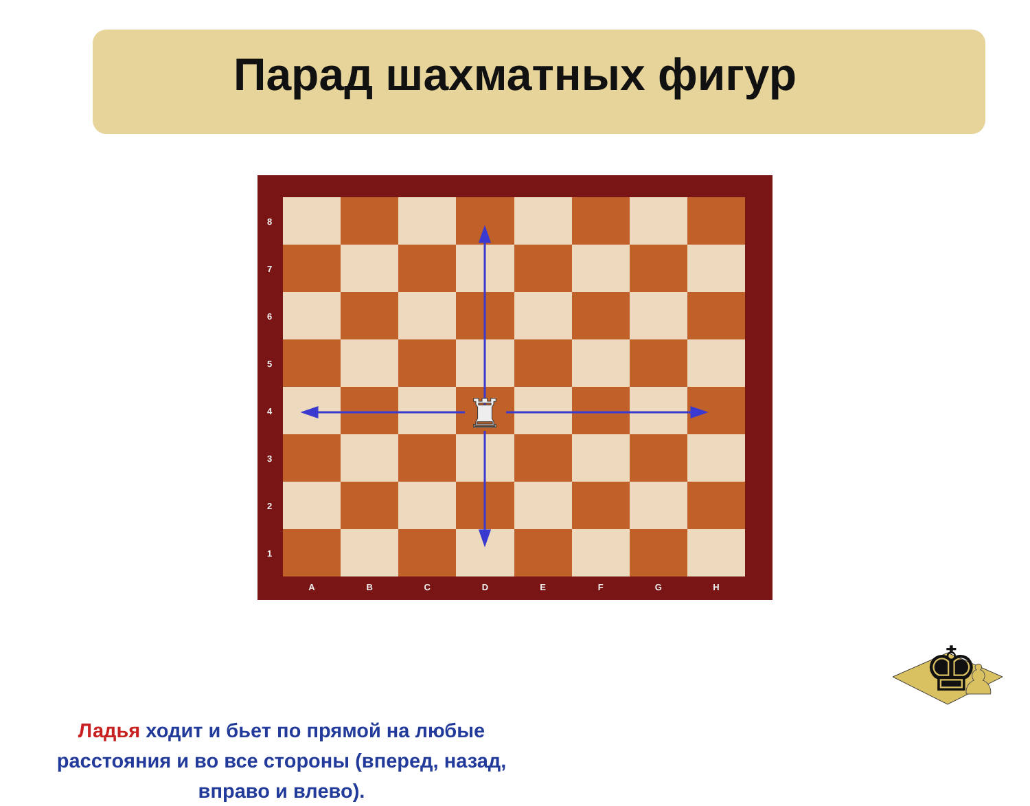Парад шахматных фигур
♜
8
7
6
5
4
3
2
1
ABCDEFGH
Ладья ходит и бьет по прямой на любые расстояния и во все стороны (вперед, назад, вправо и влево).
♚
♟